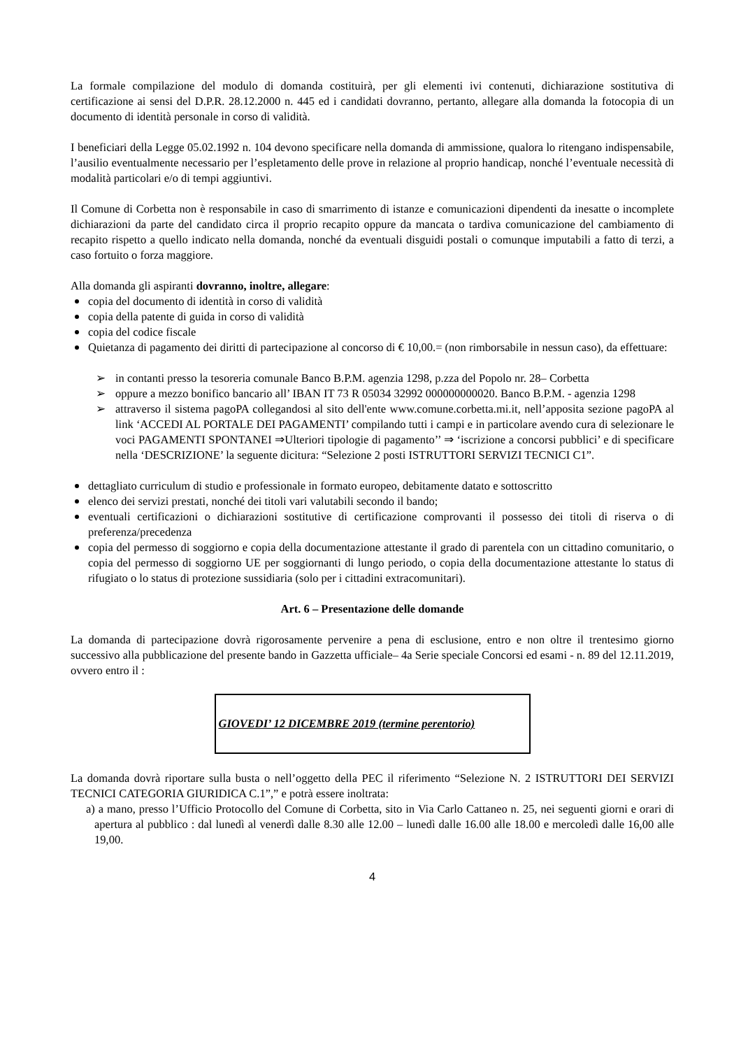La formale compilazione del modulo di domanda costituirà, per gli elementi ivi contenuti, dichiarazione sostitutiva di certificazione ai sensi del D.P.R. 28.12.2000 n. 445 ed i candidati dovranno, pertanto, allegare alla domanda la fotocopia di un documento di identità personale in corso di validità.
I beneficiari della Legge 05.02.1992 n. 104 devono specificare nella domanda di ammissione, qualora lo ritengano indispensabile, l’ausilio eventualmente necessario per l’espletamento delle prove in relazione al proprio handicap, nonché l’eventuale necessità di modalità particolari e/o di tempi aggiuntivi.
Il Comune di Corbetta non è responsabile in caso di smarrimento di istanze e comunicazioni dipendenti da inesatte o incomplete dichiarazioni da parte del candidato circa il proprio recapito oppure da mancata o tardiva comunicazione del cambiamento di recapito rispetto a quello indicato nella domanda, nonché da eventuali disguidi postali o comunque imputabili a fatto di terzi, a caso fortuito o forza maggiore.
Alla domanda gli aspiranti dovranno, inoltre, allegare:
copia del documento di identità in corso di validità
copia della patente di guida in corso di validità
copia del codice fiscale
Quietanza di pagamento dei diritti di partecipazione al concorso di € 10,00.= (non rimborsabile in nessun caso), da effettuare:
➢ in contanti presso la tesoreria comunale Banco B.P.M. agenzia 1298, p.zza del Popolo nr. 28– Corbetta
➢ oppure a mezzo bonifico bancario all’ IBAN IT 73 R 05034 32992 000000000020. Banco B.P.M. - agenzia 1298
➢ attraverso il sistema pagoPA collegandosi al sito dell'ente www.comune.corbetta.mi.it, nell’apposita sezione pagoPA al link ‘ACCEDI AL PORTALE DEI PAGAMENTI’ compilando tutti i campi e in particolare avendo cura di selezionare le voci PAGAMENTI SPONTANEI ⇒Ulteriori tipologie di pagamento’’ ⇒ ‘iscrizione a concorsi pubblici’ e di specificare nella ‘DESCRIZIONE’ la seguente dicitura: “Selezione 2 posti ISTRUTTORI SERVIZI TECNICI C1”.
dettagliato curriculum di studio e professionale in formato europeo, debitamente datato e sottoscritto
elenco dei servizi prestati, nonché dei titoli vari valutabili secondo il bando;
eventuali certificazioni o dichiarazioni sostitutive di certificazione comprovanti il possesso dei titoli di riserva o di preferenza/precedenza
copia del permesso di soggiorno e copia della documentazione attestante il grado di parentela con un cittadino comunitario, o copia del permesso di soggiorno UE per soggiornanti di lungo periodo, o copia della documentazione attestante lo status di rifugiato o lo status di protezione sussidiaria (solo per i cittadini extracomunitari).
Art. 6 – Presentazione delle domande
La domanda di partecipazione dovrà rigorosamente pervenire a pena di esclusione, entro e non oltre il trentesimo giorno successivo alla pubblicazione del presente bando in Gazzetta ufficiale– 4a Serie speciale Concorsi ed esami - n. 89 del 12.11.2019, ovvero entro il :
GIOVEDI’ 12 DICEMBRE 2019 (termine perentorio)
La domanda dovrà riportare sulla busta o nell’oggetto della PEC il riferimento “Selezione N. 2 ISTRUTTORI DEI SERVIZI TECNICI CATEGORIA GIURIDICA C.1”,” e potrà essere inoltrata:
a) a mano, presso l’Ufficio Protocollo del Comune di Corbetta, sito in Via Carlo Cattaneo n. 25, nei seguenti giorni e orari di apertura al pubblico : dal lunedì al venerdì dalle 8.30 alle 12.00 – lunedì dalle 16.00 alle 18.00 e mercoledì dalle 16,00 alle 19,00.
4